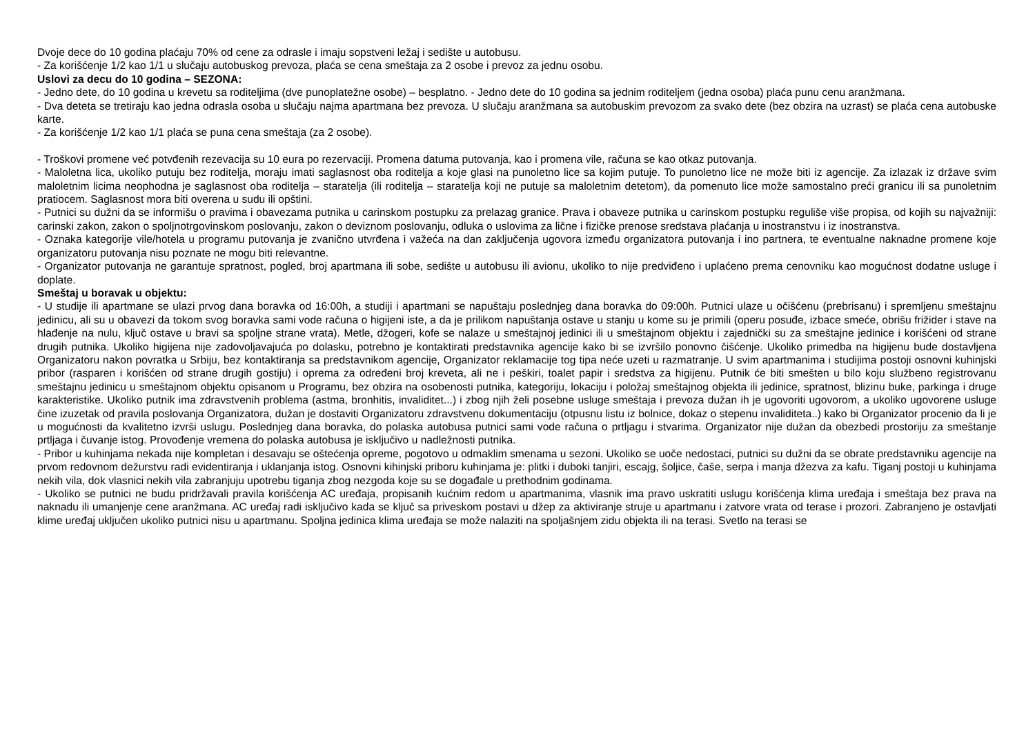Dvoje dece do 10 godina plaćaju 70% od cene za odrasle i imaju sopstveni ležaj i sedište u autobusu.
- Za korišćenje 1/2 kao 1/1 u slučaju autobuskog prevoza, plaća se cena smeštaja za 2 osobe i prevoz za jednu osobu.
Uslovi za decu do 10 godina – SEZONA:
- Jedno dete, do 10 godina u krevetu sa roditeljima (dve punoplatežne osobe) – besplatno. - Jedno dete do 10 godina sa jednim roditeljem (jedna osoba) plaća punu cenu aranžmana.
- Dva deteta se tretiraju kao jedna odrasla osoba u slučaju najma apartmana bez prevoza. U slučaju aranžmana sa autobuskim prevozom za svako dete (bez obzira na uzrast) se plaća cena autobuske karte.
- Za korišćenje 1/2 kao 1/1 plaća se puna cena smeštaja (za 2 osobe).
- Troškovi promene već potvđenih rezevacija su 10 eura po rezervaciji. Promena datuma putovanja, kao i promena vile, računa se kao otkaz putovanja.
- Maloletna lica, ukoliko putuju bez roditelja, moraju imati saglasnost oba roditelja a koje glasi na punoletno lice sa kojim putuje. To punoletno lice ne može biti iz agencije. Za izlazak iz države svim maloletnim licima neophodna je saglasnost oba roditelja – staratelja (ili roditelja – staratelja koji ne putuje sa maloletnim detetom), da pomenuto lice može samostalno preći granicu ili sa punoletnim pratiocem. Saglasnost mora biti overena u sudu ili opštini.
- Putnici su dužni da se informišu o pravima i obavezama putnika u carinskom postupku za prelazag granice. Prava i obaveze putnika u carinskom postupku reguliše više propisa, od kojih su najvažniji: carinski zakon, zakon o spoljnotrgovinskom poslovanju, zakon o deviznom poslovanju, odluka o uslovima za lične i fizičke prenose sredstava plaćanja u inostranstvu i iz inostranstva.
- Oznaka kategorije vile/hotela u programu putovanja je zvanično utvrđena i važeća na dan zaključenja ugovora između organizatora putovanja i ino partnera, te eventualne naknadne promene koje organizatoru putovanja nisu poznate ne mogu biti relevantne.
- Organizator putovanja ne garantuje spratnost, pogled, broj apartmana ili sobe, sedište u autobusu ili avionu, ukoliko to nije predviđeno i uplaćeno prema cenovniku kao mogućnost dodatne usluge i doplate.
Smeštaj u boravak u objektu:
- U studije ili apartmane se ulazi prvog dana boravka od 16:00h, a studiji i apartmani se napuštaju poslednjeg dana boravka do 09:00h. Putnici ulaze u očišćenu (prebrisanu) i spremljenu smeštajnu jedinicu, ali su u obavezi da tokom svog boravka sami vode računa o higijeni iste, a da je prilikom napuštanja ostave u stanju u kome su je primili (operu posuđe, izbace smeće, obrišu frižider i stave na hlađenje na nulu, ključ ostave u bravi sa spoljne strane vrata). Metle, džogeri, kofe se nalaze u smeštajnoj jedinici ili u smeštajnom objektu i zajednički su za smeštajne jedinice i korišćeni od strane drugih putnika. Ukoliko higijena nije zadovoljavajuća po dolasku, potrebno je kontaktirati predstavnika agencije kako bi se izvršilo ponovno čišćenje. Ukoliko primedba na higijenu bude dostavljena Organizatoru nakon povratka u Srbiju, bez kontaktiranja sa predstavnikom agencije, Organizator reklamacije tog tipa neće uzeti u razmatranje. U svim apartmanima i studijima postoji osnovni kuhinjski pribor (rasparen i korišćen od strane drugih gostiju) i oprema za određeni broj kreveta, ali ne i peškiri, toalet papir i sredstva za higijenu. Putnik će biti smešten u bilo koju službeno registrovanu smeštajnu jedinicu u smeštajnom objektu opisanom u Programu, bez obzira na osobenosti putnika, kategoriju, lokaciju i položaj smeštajnog objekta ili jedinice, spratnost, blizinu buke, parkinga i druge karakteristike. Ukoliko putnik ima zdravstvenih problema (astma, bronhitis, invaliditet...) i zbog njih želi posebne usluge smeštaja i prevoza dužan ih je ugovoriti ugovorom, a ukoliko ugovorene usluge čine izuzetak od pravila poslovanja Organizatora, dužan je dostaviti Organizatoru zdravstvenu dokumentaciju (otpusnu listu iz bolnice, dokaz o stepenu invaliditeta..) kako bi Organizator procenio da li je u mogućnosti da kvalitetno izvrši uslugu. Poslednjeg dana boravka, do polaska autobusa putnici sami vode računa o prtljagu i stvarima. Organizator nije dužan da obezbedi prostoriju za smeštanje prtljaga i čuvanje istog. Provođenje vremena do polaska autobusa je isključivo u nadležnosti putnika.
- Pribor u kuhinjama nekada nije kompletan i desavaju se oštećenja opreme, pogotovo u odmaklim smenama u sezoni. Ukoliko se uoče nedostaci, putnici su dužni da se obrate predstavniku agencije na prvom redovnom dežurstvu radi evidentiranja i uklanjanja istog. Osnovni kihinjski priboru kuhinjama je: plitki i duboki tanjiri, escajg, šoljice, čaše, serpa i manja džezva za kafu. Tiganj postoji u kuhinjama nekih vila, dok vlasnici nekih vila zabranjuju upotrebu tiganja zbog nezgoda koje su se događale u prethodnim godinama.
- Ukoliko se putnici ne budu pridržavali pravila korišćenja AC uređaja, propisanih kućnim redom u apartmanima, vlasnik ima pravo uskratiti uslugu korišćenja klima uređaja i smeštaja bez prava na naknadu ili umanjenje cene aranžmana. AC uređaj radi isključivo kada se ključ sa priveskom postavi u džep za aktiviranje struje u apartmanu i zatvore vrata od terase i prozori. Zabranjeno je ostavljati klime uređaj uključen ukoliko putnici nisu u apartmanu. Spoljna jedinica klima uređaja se može nalaziti na spoljašnjem zidu objekta ili na terasi. Svetlo na terasi se